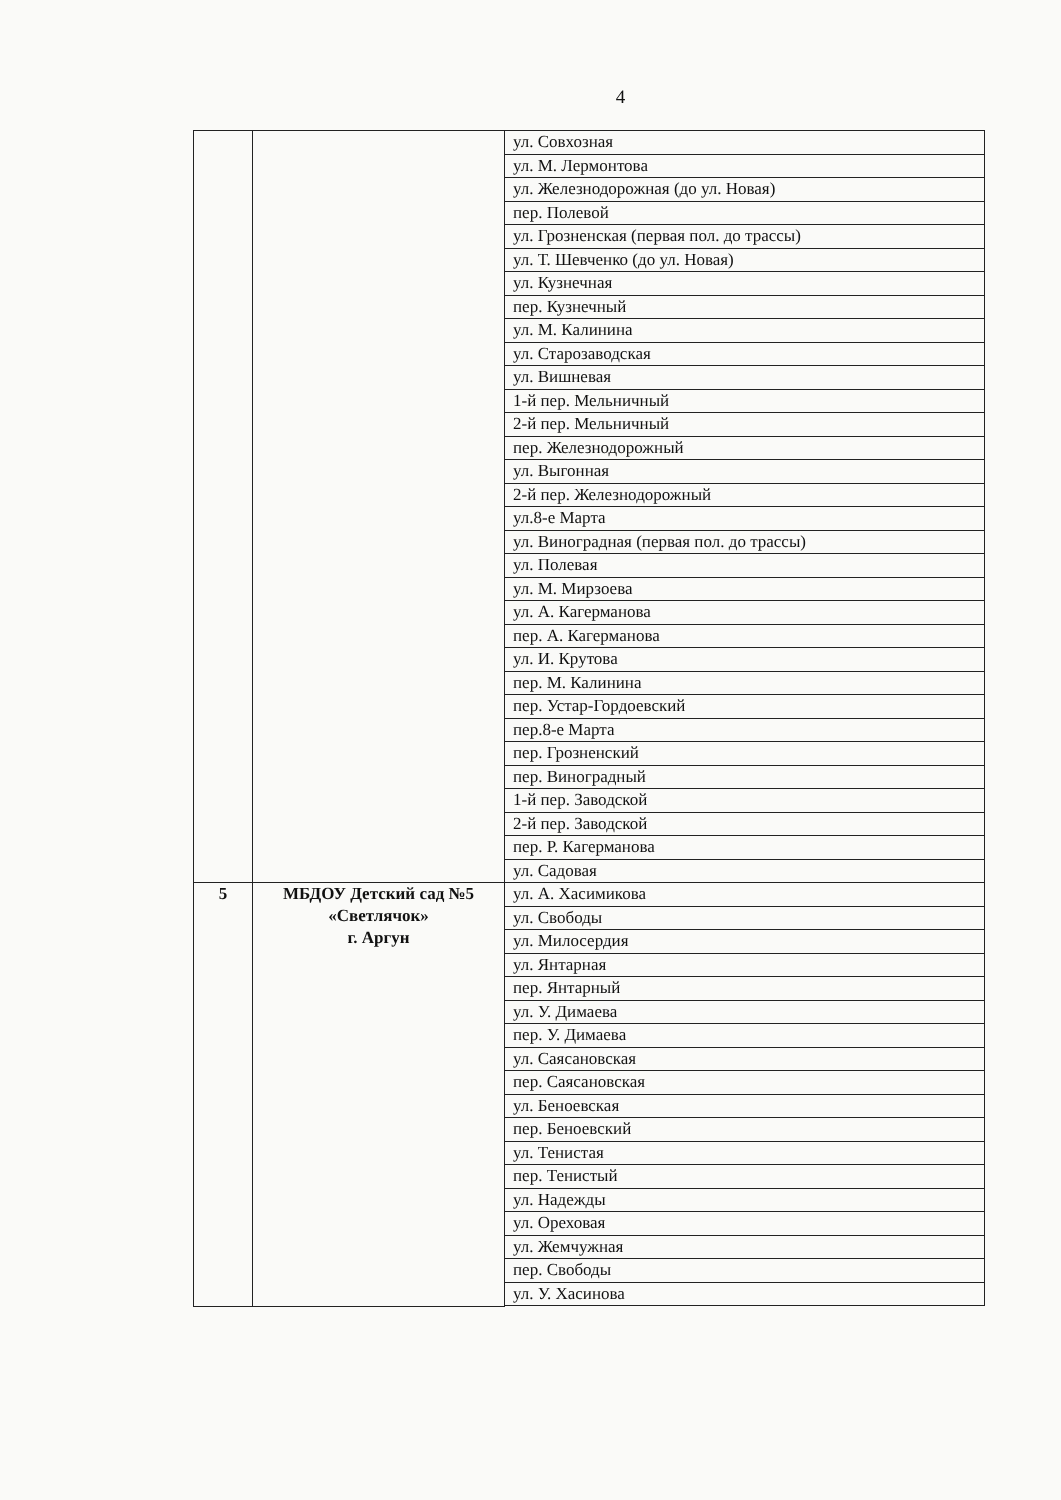4
| | | ул. Совхозная |
| | | ул. М. Лермонтова |
| | | ул. Железнодорожная (до ул. Новая) |
| | | пер. Полевой |
| | | ул. Грозненская (первая пол. до трассы) |
| | | ул. Т. Шевченко (до ул. Новая) |
| | | ул. Кузнечная |
| | | пер. Кузнечный |
| | | ул. М. Калинина |
| | | ул. Старозаводская |
| | | ул. Вишневая |
| | | 1-й пер. Мельничный |
| | | 2-й пер. Мельничный |
| | | пер. Железнодорожный |
| | | ул. Выгонная |
| | | 2-й пер. Железнодорожный |
| | | ул.8-е Марта |
| | | ул. Виноградная (первая пол. до трассы) |
| | | ул. Полевая |
| | | ул. М. Мирзоева |
| | | ул. А. Кагерманова |
| | | пер. А. Кагерманова |
| | | ул. И. Крутова |
| | | пер. М. Калинина |
| | | пер. Устар-Гордоевский |
| | | пер.8-е Марта |
| | | пер. Грозненский |
| | | пер. Виноградный |
| | | 1-й пер. Заводской |
| | | 2-й пер. Заводской |
| | | пер. Р. Кагерманова |
| | | ул. Садовая |
| 5 | МБДОУ Детский сад №5 «Светлячок» г. Аргун | ул. А. Хасимикова |
| | | ул. Свободы |
| | | ул. Милосердия |
| | | ул. Янтарная |
| | | пер. Янтарный |
| | | ул. У. Димаева |
| | | пер. У. Димаева |
| | | ул. Саясановская |
| | | пер. Саясановская |
| | | ул. Беноевская |
| | | пер. Беноевский |
| | | ул. Тенистая |
| | | пер. Тенистый |
| | | ул. Надежды |
| | | ул. Ореховая |
| | | ул. Жемчужная |
| | | пер. Свободы |
| | | ул. У. Хасинова |